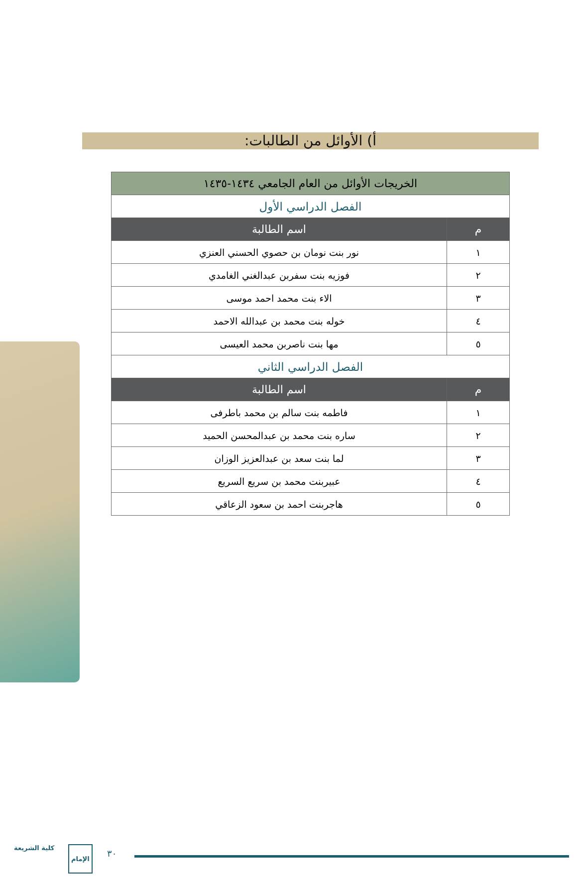أ) الأوائل من الطالبات:
| الخريجات الأوائل من العام الجامعي ١٤٣٤-١٤٣٥ | |
| الفصل الدراسي الأول | |
| م | اسم الطالبة |
| ١ | نور بنت نومان بن حصوي الحسني العنزي |
| ٢ | فوزيه بنت سفربن عبدالغني الغامدي |
| ٣ | الاء بنت محمد احمد موسى |
| ٤ | خوله بنت محمد بن عبدالله الاحمد |
| ٥ | مها بنت ناصربن محمد العيسى |
| الفصل الدراسي الثاني | |
| م | اسم الطالبة |
| ١ | فاطمه بنت سالم بن محمد باطرفى |
| ٢ | ساره بنت محمد بن عبدالمحسن الحميد |
| ٣ | لما بنت سعد بن عبدالعزيز الوزان |
| ٤ | عبيربنت محمد بن سريع السريع |
| ٥ | هاجربنت احمد بن سعود الزعاقي |
كلية الشريعة الإمام
٣٠